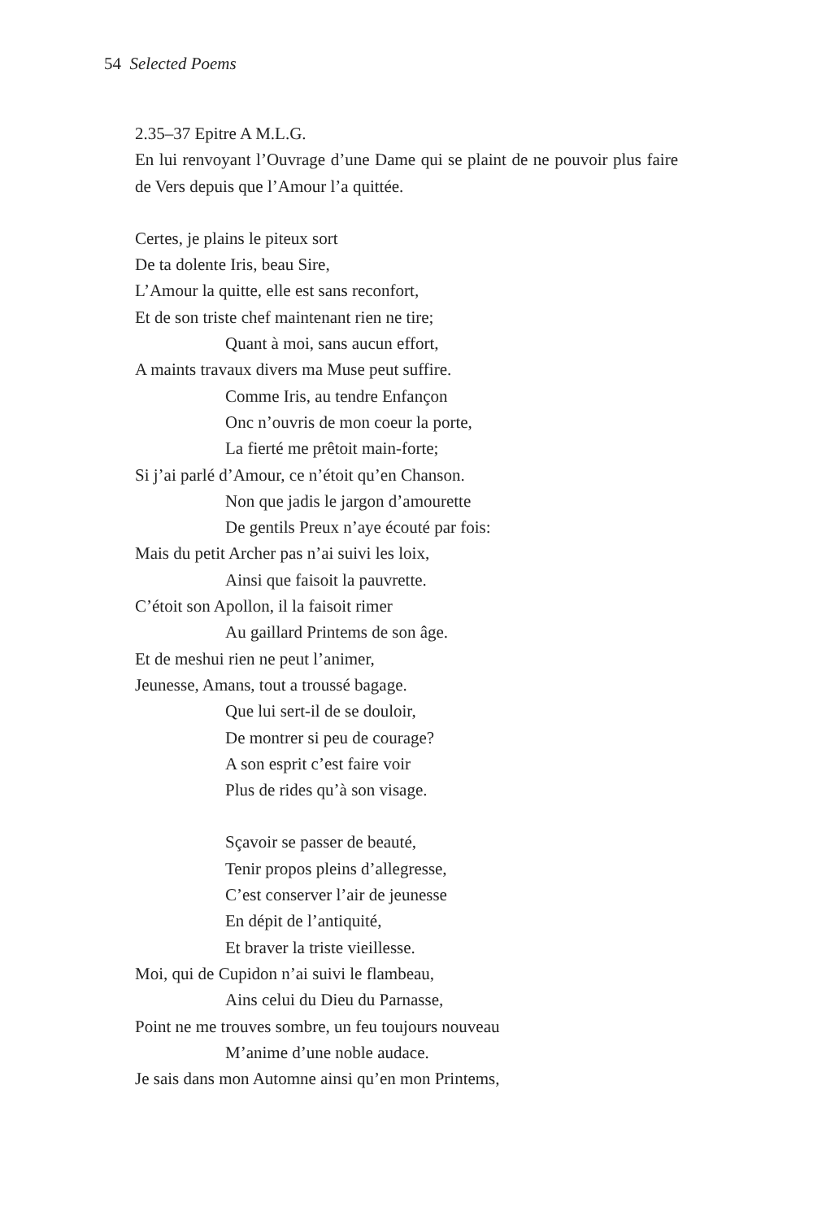54 Selected Poems
2.35–37 Epitre A M.L.G.
En lui renvoyant l’Ouvrage d’une Dame qui se plaint de ne pouvoir plus faire de Vers depuis que l’Amour l’a quittée.
Certes, je plains le piteux sort
De ta dolente Iris, beau Sire,
L’Amour la quitte, elle est sans reconfort,
Et de son triste chef maintenant rien ne tire;
Quant à moi, sans aucun effort,
A maints travaux divers ma Muse peut suffire.
Comme Iris, au tendre Enfançon
Onc n’ouvris de mon coeur la porte,
La fierté me prêtoit main-forte;
Si j’ai parlé d’Amour, ce n’étoit qu’en Chanson.
Non que jadis le jargon d’amourette
De gentils Preux n’aye écouté par fois:
Mais du petit Archer pas n’ai suivi les loix,
Ainsi que faisoit la pauvrette.
C’étoit son Apollon, il la faisoit rimer
Au gaillard Printems de son âge.
Et de meshui rien ne peut l’animer,
Jeunesse, Amans, tout a troussé bagage.
Que lui sert-il de se douloir,
De montrer si peu de courage?
A son esprit c’est faire voir
Plus de rides qu’à son visage.
Sçavoir se passer de beauté,
Tenir propos pleins d’allegresse,
C’est conserver l’air de jeunesse
En dépit de l’antiquité,
Et braver la triste vieillesse.
Moi, qui de Cupidon n’ai suivi le flambeau,
Ains celui du Dieu du Parnasse,
Point ne me trouves sombre, un feu toujours nouveau
M’anime d’une noble audace.
Je sais dans mon Automne ainsi qu’en mon Printems,